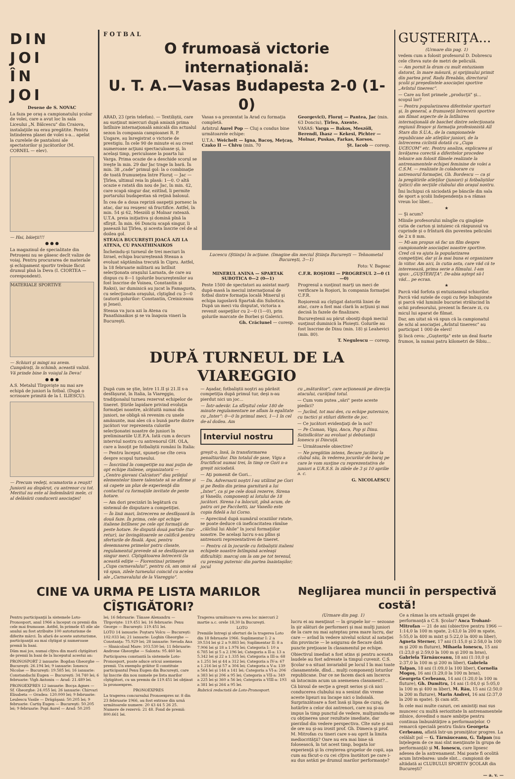DIN
JOI
ÎN
JOI
Desene de S. NOVAC
La faza pe oraş a campionatului şcolar de volei, care a avut loc în sala Liceului „N. Bălcescu" din Craiova, instalaţiile nu erau pregătite. Pentru întinderea plasei de volei s-a... apelat la curelele de pantaloni ale spectatorilor şi jucătorilor (M. CORNEL — elev).
— Hai, băieţii!!!
● ● ●
La magazinul de specialitate din Petroşeni nu se găsesc decît valize de voiaj. Pentru procurarea de materiale şi echipament sportiv trebuie făcut drumul pînă la Deva (I. CIORTEA — corespondent).
MATERIALE SPORTIVE
— Schiuri şi mingi nu avem. Cumpăraţi, în schimb, această valiză. Vă prinde bine în voiajul la Deva!
● ● ●
A.S. Metalul Tîrgovişte nu mai are echipă de juniori la fotbal. (După o scrisoare primită de la I. ILIESCU).
— Precum vedeţi, scamatoria a reuşit! Juniorii au dispărut, cu antrenor cu tot. Meritul nu este al îndemînării mele, ci al delăsării conducerii asociaţiei!
FOTBAL
O frumoasă victorie internaţională:
U. T. A.—Vasas Budapesta 2-0 (1-0)
ARAD, 23 (prin telefon). — Textiliştii, care au susţinut miercuri după amiază prima întîlnire internaţională amicală din actualul sezon în compania campioanei R. P. Ungare, au înregistrat o victorie de prestigiu. În cele 90 de minute ei au creat numeroase acţiuni spectaculoase şi, în acelaşi timp, periculoase la poarta lui Varga. Prima ocazie de a deschide scorul se iveşte în min. 29 dar Jac trage în bară. În min. 38 „cade" primul gol: la o combinaţie de toată frumuseţea între Floruţ — Jac — Ţîrlea, ultimul reia în plasă: 1—0. O altă ocazie e ratată din nou de Jac, în min. 42, care scapă singur dar, ezitînd, îi permite portarului budapestan să reţină balonul.
În cea de a doua repriză oaspeţii pornesc la atac, dar nu reuşesc să fructifice. Astfel, în min. 54 şi 62, Meszöli şi Molnar ratează. U.T.A. preia iniţiativa şi domină pînă la sfîrşit. În min. 66 Donciu scapă singur, îi pasează lui Ţîrlea, şi acesta înscrie cel de al doilea gol.
STEAUA BUCUREŞTI JOACĂ AZI LA ATENA, CU PANATHINAIKOS
Încheindu-şi turneul de trei meciuri în Izrael, echipa bucureşteană Steaua a evoluat săptămîna trecută în Cipru. Astfel, la 18 februarie militarii au întîlnit selecţionata oraşului Larnata, de care au dispus cu 8—1 (golurile bucureştenilor au fost înscrise de Voinea, Constantin şi Raksi), iar duminică au jucat la Famagusta, cu selecţionata oraşului, cîştigînd cu 3—0 (autorii golurilor: Constantin, Creiniceanu şi Jenei).
Steaua va juca azi la Atena cu Panathinaikos şi se va înapoia vineri la Bucureşti.
Vasas s-a prezentat la Arad cu formaţia completă.
Arbitrul Aurel Pop — Cluj a condus bine următoarele echipe:
U.T.A.: Weichelt — Igna, Bacoş, Meţcaş, Czako II — Chivu (min. 70
Georgevici), Floruţ — Pantea, Jac (min. 63 Donciu), Ţîrlea, Axente.
VASAS: Varga — Bakos, Meszöli, Berendi, Ihasz — Kekesi, Pichter — Molnar, Puskas, Farkas, Korsos.
Şt. Iacob — coresp.
Lucescu (Ştiinţa) în acţiune. (Imagine din meciul Ştiinţa Bucureşti — Tehnometal Bucureşti, 3—1)
Foto: V. Bageac
MINERUL ANINA — SPARTAK SUBOTICA 0—2 (0—1)
Peste 1500 de spectatori au asistat marţi după-masă la meciul internaţional de fotbal dintre formaţia locală Minerul şi echipa iugoslavă Spartak din Subotica. După un meci viu disputat, victoria a revenit oaspeţilor cu 2—0 (1—0), prin golurile marcate de Borbei şi Galevici.
Gh. Crăciunel — coresp.
C.F.R. ROŞIORI — PROGRESUL 2—0 (1—0)
Progresul a susţinut marţi un meci de verificare la Roşiori, în compania formaţiei C.F.R.
Roşiorenii au cîştigat datorită liniei de atac, care a fost mai clară în acţiuni şi mai decisă în fazele de finalizare.
Bucureştenii au părut obosiţi după meciul susţinut duminică la Ploieşti. Golurile au fost înscrise de Dinu (min. 18) şi Leahevici (min. 80).
T. Negulescu — coresp.
DUPĂ TURNEUL DE LA VIAREGGIO
După cum se ştie, între 11.II şi 21.II s-a desfăşurat, în Italia, la Viareggio, tradiţionalul turneu rezervat echipelor de tineret. Ştirile lapidare privind evoluţia formaţiei noastre, alcătuită numai din juniori, ne obligă să revenim cu unele amănunte, mai ales că o bună parte dintre jucători vor reprezenta culorile selecţionatei noastre de juniori în preliminariile U.E.F.A. Iată cum a decurs interviul nostru cu antrenorul GH. OLA, care a însoţit pe fotbaliştii români în Italia:
— Pentru început, spuneţi-ne cîte ceva despre scopul turneului.
— Înscriind în competiţie nu mai puţin de opt echipe italiene, organizatorii — „Centro giovani Calciatori" dau prilejul elementelor tinere talentate să se afirme şi să capete un plus de experienţă din contactul cu formaţiile invitate de peste hotare.
— Am dori precizări în legătură cu sistemul de disputare a competiţiei.
— În linii mari, întrecerea se desfăşoară în două faze. În prima, cele opt echipe italiene întîlnesc pe cele opt formaţii de peste hotare. Se dispută două partide (tur-retur), iar învingătoarele se califică pentru sferturile de finală. Apoi, pentru desemnarea primelor patru clasate, regulamentul prevede să se desfăşoare un singur meci. Cîştigătoarea întrecerii (la această ediţie — Fiorentina) primeşte „Cupa carnavalului", pentru că, am omis să vă spun, zilele turneului coincid cu acelea ale „Carnavalului de la Viareggio".
— Aşadar, fotbaliştii noştri au părăsit competiţia după primul tur, deşi n-au pierdut nici un joc...
— Într-adevăr. La sfîrşitul celor 180 de minute regulamentare ne aflam la egalitate cu „Inter": 0—0 în primul meci, 1—1 în cel de-al doilea. Am
Interviul nostru
greşit-o, însă, la transformarea penaltiurilor. Din totalul de şase, Vigu a fructificat numai trei, în timp ce Gori n-a greşit niciodată.
— Aţi pomenit de Gori...
— Da. Adversarii noştri l-au utilizat pe Gori şi pe Bedin din prima garnitură a lui „Inter", ca şi pe cele două rezerve, Sirena şi Vanello, componenţi ai lotului de 18 jucători. Sirena l-a înlocuit, pînă acum, de patru ori pe Facchetti, iar Vanello este copia fidelă a lui Corso.
— Apreciind după numărul ocaziilor ratate, se poate deduce că ineficacitatea rămîne „călcîiul lui Ahile" în jocul formaţiilor noastre. De acelaşi lucru s-au plîns şi antrenorii reprezentativei de tineret.
— Pentru că în jocurile cu fotbaliştii italieni echipele noastre întîmpină aceleaşi dificultăţi: marcaj om la om pe tot terenul, cu presing puternic din partea înaintaşilor; jocul
cu „măturător", care acţionează pe direcţia atacului, curăţind totul.
— Cum vom putea „sări" peste aceste piedici?
— Jucînd, tot mai des, cu echipe puternice, cu tactici şi stiluri diferite de joc.
— Ce jucători evidenţiaţi de la noi?
— Pe Coman, Vigu, Anca, Pop şi Dinu. Satisfăcător au evoluat şi debutanţii Ionescu şi Dincuţă.
— Următoarele obiective?
— Ne pregătim intens, fiecare jucător la clubul său, în vederea jocurilor de baraj pe care le vom susţine cu reprezentativa de juniori a U.R.S.S. în zilele de 3 şi 10 aprilie a. c.
G. NICOLAESCU
GUŞTERIŢA...
(Urmare din pag. 1)
vedem cum a folosit profesorul D. Dobrescu cele cîteva sute de metri de peliculă.
— Am pornit la drum cu mult entuziasm datorat, în mare măsură, şi sprijinului primit din partea prof. Radu Breabăn, directorul şcolii şi preşedintele asociaţiei sportive „Avîntul tineresc".
— Care au fost primele „producţii" şi... scopul lor?
— Pentru popularizarea diferitelor sporturi şi, în general, a frumuseţii întrecerii sportive am filmat aspecte de la întîlnirea internaţională de baschet dintre selecţionata regiunii Braşov şi formaţia profesionistă All Stars din S.U.A., de la campionatele republicane ale atleţilor juniori, de la întrecerea ciclistă dotată cu „Cupa UCECOM" etc. Pentru analiza, explicarea şi învăţarea corectă a diferitelor procedee tehnice am folosit filmele realizate la antrenamentele echipei feminine de volei a C.S.M. — realizate în colaborare cu antrenorul formaţiei, Gh. Bordescu — ca şi la pregătirile atleţilor (juniori) şi fotbaliştilor (pitici) din secţiile clubului din oraşul nostru.
Îmi închipui că niciodată pe băncile din sala de sport a şcolii Independenţa n-a rămas vreun loc liber...
★
— Şi acum?
Mîinile profesorului mîngîie cu gingăşie cutia de carton şi intuiesc că răspunsul va cuprinde şi o frîntură din povestea peliculei de 2 x 8 mm.
— Mi-am propus să fac un film despre campionatele asociaţiei noastre sportive. Cred că va ajuta la popularizarea competiţiei, dar şi la mai buna ei organizare în viitor. Am aici, în cutia asta, care văd că te interesează, prima serie a filmului. I-am spus: „GUŞTERIŢA". De-abia aştept să-l văd... pe ecran.
★
Parcă văd forfota şi entuziasmul schiorilor. Parcă văd sutele de copii cu feţe îmbujorate şi parcă văd luminile bucuriei strălucind în ochii profesorului, prezent în fiecare zi, cu micul lui aparat de filmat.
Dar, am uitat să vă spun că la campionatul de schi al asociaţiei „Avîntul tineresc" au participat 1 000 de elevi!
Şi încă ceva: „Guşteriţa" este un deal foarte frumos, la numai patru kilometri de Sibiu...
CINE VA URMA PE LISTA MARILOR CÎŞTIGĂTORI?
Pentru participanţii la sistemele Loto-Pronosport, anul 1966 a început cu premii din cele mai frumoase. Astfel, în primele 45 zile ale anului au fost atribuite 100 autoturisme de diferite mărci. În afară de aceste autoturisme, participanţii au mai cîştigat şi numeroase premii în bani.
Dăm mai jos, numai cîţiva din marii cîştigători de premii în bani de la începutul acestui an:
PRONOSPORT 2 ianuarie: Bogdan Gheorghe — Bucureşti: 26.194 lei; 9 ianuarie: Ionescu Nicolae — Bucureşti: 19.585 lei; 16 ianuarie: Constandachi Eugen — Bucureşti: 34.740 lei; 6 februarie: Vigh Antoniu — Arad: 21.489 lei.
PRONOEXPRES 12 ianuarie: Bocşa Agnes — Sf. Gheorghe: 24.055 lei; 26 ianuarie: Chirvari Elisabeta — Oradea: 120.000 lei; 9 februarie: Leulescu Vasile — Drăgăşani: 50.205 lei; 9 februarie: Cartiş Eugen — Bucureşti: 50.205 lei; 9 februarie: Popi Aurel — Arad: 50.205
lei; 16 februarie: Tănase Alexandru — Tîrgovişte: 119.451 lei; 16 februarie: Penu George — Bucureşti: 119.451 lei.
LOTO 14 ianuarie: Poştaru Volcu — Bucureşti: 102.033 lei; 21 ianuarie: Loghin Gheorghe — Constanţa: 75.929 lei; 28 ianuarie: Sevada Ana — Sînnicolaul Mare: 103.530 lei; 11 februarie: Androne Gheorghe — Salonta: 95.460 lei.
Participarea constantă la sistemele Loto-Pronosport, poate aduce oricui asemenea premii. Un exemplu grăitor îl constituie participantul Penu Eugen din Bucureşti, care îşi înscrie din nou numele pe lista marilor cîştigători, cu un premiu de 119.451 lei obţinut la pronoexpres.
PRONOEXPRES
La tragerea concursului Pronoexpres nr. 8 din 23 februarie 1966, au fost extrase din urnă următoarele numere: 20 43 44 5 26 25. Numere de rezervă: 21 48. Fond de premii: 800.661 lei.
Tragerea următoare va avea loc miercuri 2 martie a.c. orele 18,30 în Bucureşti.
LOTO
Premiile întregi şi sferturi de la tragerea Loto din 18 februarie 1966. Suplimentar I: 2 a 39.534 lei şi 2 a 9.883 lei; Suplimentar II: 8 a 7.906 lei şi 18 a 1.976 lei; Categoria I: 10 a 6.785 lei şi 5 a 2.196 lei; Categoria a II-a: 13 a 5.342 lei şi 22 a 1.335 lei; Categoria a III-a: 68 a 1.251 lei şi 44 a 312 lei; Categoria a IV-a: 67 a 1.216 lei şi 57 a 304 lei; Categoria a V-a: 139 a 564 lei şi 144 a 141 lei; Categoria a VI-a: 206 a 383 lei şi 206 a 95 lei; Categoria a VII-a: 349 a 225 lei şi 360 a 56 lei; Categoria a VIII-a: 193 a 381 lei şi 264 a 95 lei.
Rubrică redactată de Loto-Pronosport.
Neglijarea muncii în perspectivă costă!
(Urmare din pag. 1)
lucru ei au menţinut — în grupele lor — sezoane în şir alături de performeri şi mai mulţi juniori de la care nu mai aşteptau prea mare lucru, dar care — avînd în vedere nivelul scăzut al nataţiei din provincie — le asigurau de fiecare dată puncte preţioase în clasamentul pe echipe.
Obiectivul imediat a fost atins şi pentru aceasta laudele au fost adresate la timpul cuvenit. C.S. Şcolar s-a situat invariabil pe locul I în mai toate clasamentele, dînd... mulţi componenţi loturilor republicane. Dar ce ne facem dacă am încerca să întocmim acum un asemenea clasament?...
Că biroul de secţie a greşit serios şi că nici conducerea clubului nu a sesizat din vreme aceste lipsuri nu încape nici o îndoială. Surprinzătoare a fost însă şi lipsa de curaj, de hotărîre a celor doi antrenori, care nu şi-au impus la timp punctul de vedere, mulţumindu-se cu obţinerea unor rezultate imediate, dar pierzînd din vedere perspectiva. Cîte sute şi mii de ore nu şi-au irosit prof. Gh. Dimeca şi prof. M. Mitrofan cu tineri care s-au oprit la limita mediocrităţii? Oare nu era mai bine să folosească, în tot acest timp, bogata lor experienţă şi în creşterea grupelor de copii, aşa cum au făcut-o cu cei cîţiva înotători pe care i-au dus astăzi pe drumul marilor performanţe?
Ce a rămas la ora actuală grupei de performanţă a C.S. Şcolar? Anca Trohani-Mitrofan — 21 de ani (obiective pentru 1966 — 1:14,0 la 100 m spate, 2:43,0 la 200 m spate, 5:55,0 la 400 m mixt şi 5:22,0 la 400 m liber), Agneta Sterner, 17 ani (1:15,0 şi 2:58,0 la 100 m şi 200 m fluture), Mihaela Ionescu, 15 ani (1:23,0 şi 2:59,0 la 100 m şi 200 m bras), Gabriela Tărnăuceanu, 18 ani (1:10,0 şi 2:37,0 la 100 m şi 200 m liber), Gabriela Talpan, 18 ani (1:09,0 la 100 liber), Cornelia Mogoş, 16 ani (1:29,0 la 100 m bras), Georgeta Cerbeanu, 14 ani (1:20,0 la 100 m fluture), Gh. Dumitru, 14 ani (1:04,0 şi 5:05,0 la 100 m şi 400 m liber), M. Rău, 15 ani (2:50,0 la 200 m fluture), Marin Andrei, 16 ani (2:37,0 la 200 m spate). Şi cam atît.
În cele mai multe cazuri, cei amintiţi mai sus muncesc cu multă seriozitate în antrenamentele zilnice, dovedind o mare ambiţie pentru continua îmbunătăţire a performanţelor. O remarcă specială pentru tînăra Georgeta Cerbeanu, aflată într-un promiţător progres. La celălalt pol — G. Tărnăuceanu, G. Talpan (nu înţelegem de ce mai sînt menţinute în grupa de performanţă) şi M. Ionescu, care lipsesc adesea de la antrenament. Mai poate fi ocolită acum întrebarea: unde sînt... campionii de altădată ai CLUBULUI SPORTIV ŞCOLAR din Bucureşti?
— a. v. —